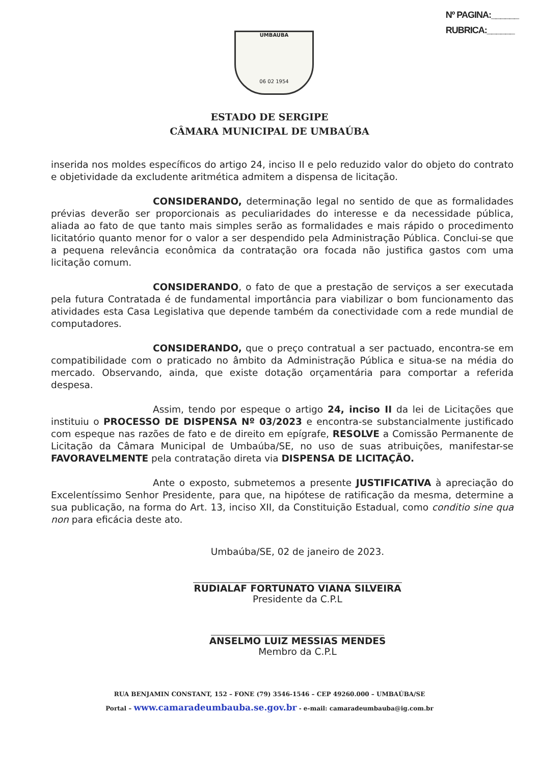Nº PAGINA:______
RUBRICA:______
UMBAUBA
06 02 1954
ESTADO DE SERGIPE
CÂMARA MUNICIPAL DE UMBAÚBA
inserida nos moldes específicos do artigo 24, inciso II e pelo reduzido valor do objeto do contrato e objetividade da excludente aritmética admitem a dispensa de licitação.
CONSIDERANDO, determinação legal no sentido de que as formalidades prévias deverão ser proporcionais as peculiaridades do interesse e da necessidade pública, aliada ao fato de que tanto mais simples serão as formalidades e mais rápido o procedimento licitatório quanto menor for o valor a ser despendido pela Administração Pública. Conclui-se que a pequena relevância econômica da contratação ora focada não justifica gastos com uma licitação comum.
CONSIDERANDO, o fato de que a prestação de serviços a ser executada pela futura Contratada é de fundamental importância para viabilizar o bom funcionamento das atividades esta Casa Legislativa que depende também da conectividade com a rede mundial de computadores.
CONSIDERANDO, que o preço contratual a ser pactuado, encontra-se em compatibilidade com o praticado no âmbito da Administração Pública e situa-se na média do mercado. Observando, ainda, que existe dotação orçamentária para comportar a referida despesa.
Assim, tendo por espeque o artigo 24, inciso II da lei de Licitações que instituiu o PROCESSO DE DISPENSA Nº 03/2023 e encontra-se substancialmente justificado com espeque nas razões de fato e de direito em epígrafe, RESOLVE a Comissão Permanente de Licitação da Câmara Municipal de Umbaúba/SE, no uso de suas atribuições, manifestar-se FAVORAVELMENTE pela contratação direta via DISPENSA DE LICITAÇÃO.
Ante o exposto, submetemos a presente JUSTIFICATIVA à apreciação do Excelentíssimo Senhor Presidente, para que, na hipótese de ratificação da mesma, determine a sua publicação, na forma do Art. 13, inciso XII, da Constituição Estadual, como conditio sine qua non para eficácia deste ato.
Umbaúba/SE, 02 de janeiro de 2023.
RUDIALAF FORTUNATO VIANA SILVEIRA
Presidente da C.P.L
ANSELMO LUIZ MESSIAS MENDES
Membro da C.P.L
RUA BENJAMIN CONSTANT, 152 – FONE (79) 3546-1546 – CEP 49260.000 – UMBAÚBA/SE
Portal – www.camaradeumbauba.se.gov.br - e-mail: camaradeumbauba@ig.com.br